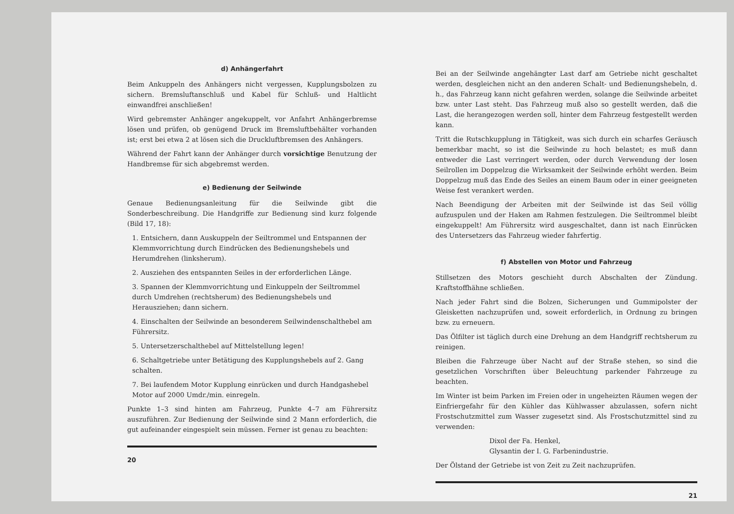d) Anhängerfahrt
Beim Ankuppeln des Anhängers nicht vergessen, Kupplungsbolzen zu sichern. Bremsluftanschluß und Kabel für Schluß- und Haltlicht einwandfrei anschließen!
Wird gebremster Anhänger angekuppelt, vor Anfahrt Anhängerbremse lösen und prüfen, ob genügend Druck im Bremsluftbehälter vorhanden ist; erst bei etwa 2 at lösen sich die Druckluftbremsen des Anhängers.
Während der Fahrt kann der Anhänger durch vorsichtige Benutzung der Handbremse für sich abgebremst werden.
e) Bedienung der Seilwinde
Genaue Bedienungsanleitung für die Seilwinde gibt die Sonderbeschreibung. Die Handgriffe zur Bedienung sind kurz folgende (Bild 17, 18):
1. Entsichern, dann Auskuppeln der Seiltrommel und Entspannen der Klemmvorrichtung durch Eindrücken des Bedienungshebels und Herumdrehen (linksherum).
2. Ausziehen des entspannten Seiles in der erforderlichen Länge.
3. Spannen der Klemmvorrichtung und Einkuppeln der Seiltrommel durch Umdrehen (rechtsherum) des Bedienungshebels und Herausziehen; dann sichern.
4. Einschalten der Seilwinde an besonderem Seilwindenschalthebel am Führersitz.
5. Untersetzerschalthebel auf Mittelstellung legen!
6. Schaltgetriebe unter Betätigung des Kupplungshebels auf 2. Gang schalten.
7. Bei laufendem Motor Kupplung einrücken und durch Handgashebel Motor auf 2000 Umdr./min. einregeln.
Punkte 1–3 sind hinten am Fahrzeug, Punkte 4–7 am Führersitz auszuführen. Zur Bedienung der Seilwinde sind 2 Mann erforderlich, die gut aufeinander eingespielt sein müssen. Ferner ist genau zu beachten:
20
Bei an der Seilwinde angehängter Last darf am Getriebe nicht geschaltet werden, desgleichen nicht an den anderen Schalt- und Bedienungshebeln, d. h., das Fahrzeug kann nicht gefahren werden, solange die Seilwinde arbeitet bzw. unter Last steht. Das Fahrzeug muß also so gestellt werden, daß die Last, die herangezogen werden soll, hinter dem Fahrzeug festgestellt werden kann.
Tritt die Rutschkupplung in Tätigkeit, was sich durch ein scharfes Geräusch bemerkbar macht, so ist die Seilwinde zu hoch belastet; es muß dann entweder die Last verringert werden, oder durch Verwendung der losen Seilrollen im Doppelzug die Wirksamkeit der Seilwinde erhöht werden. Beim Doppelzug muß das Ende des Seiles an einem Baum oder in einer geeigneten Weise fest verankert werden.
Nach Beendigung der Arbeiten mit der Seilwinde ist das Seil völlig aufzuspulen und der Haken am Rahmen festzulegen. Die Seiltrommel bleibt eingekuppelt! Am Führersitz wird ausgeschaltet, dann ist nach Einrücken des Untersetzers das Fahrzeug wieder fahrfertig.
f) Abstellen von Motor und Fahrzeug
Stillsetzen des Motors geschieht durch Abschalten der Zündung. Kraftstoffhähne schließen.
Nach jeder Fahrt sind die Bolzen, Sicherungen und Gummipolster der Gleisketten nachzuprüfen und, soweit erforderlich, in Ordnung zu bringen bzw. zu erneuern.
Das Ölfilter ist täglich durch eine Drehung an dem Handgriff rechtsherum zu reinigen.
Bleiben die Fahrzeuge über Nacht auf der Straße stehen, so sind die gesetzlichen Vorschriften über Beleuchtung parkender Fahrzeuge zu beachten.
Im Winter ist beim Parken im Freien oder in ungeheizten Räumen wegen der Einfriergefahr für den Kühler das Kühlwasser abzulassen, sofern nicht Frostschutzmittel zum Wasser zugesetzt sind. Als Frostschutzmittel sind zu verwenden:
Dixol der Fa. Henkel,
Glysantin der I. G. Farbenindustrie.
Der Ölstand der Getriebe ist von Zeit zu Zeit nachzuprüfen.
21